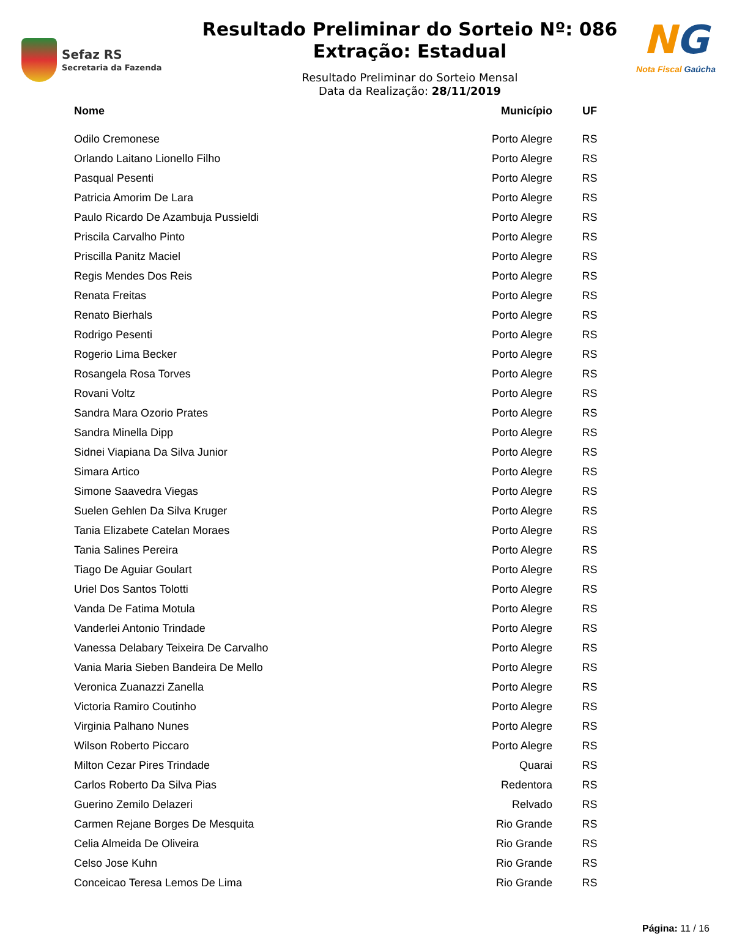Sefaz RS
Secretaria da Fazenda
Resultado Preliminar do Sorteio Nº: 086
Extração: Estadual
Resultado Preliminar do Sorteio Mensal
Data da Realização: 28/11/2019
NG
Nota Fiscal Gaúcha
| Nome | Município | UF |
| --- | --- | --- |
| Odilo Cremonese | Porto Alegre | RS |
| Orlando Laitano Lionello Filho | Porto Alegre | RS |
| Pasqual Pesenti | Porto Alegre | RS |
| Patricia Amorim De Lara | Porto Alegre | RS |
| Paulo Ricardo De Azambuja Pussieldi | Porto Alegre | RS |
| Priscila Carvalho Pinto | Porto Alegre | RS |
| Priscilla Panitz Maciel | Porto Alegre | RS |
| Regis Mendes Dos Reis | Porto Alegre | RS |
| Renata Freitas | Porto Alegre | RS |
| Renato Bierhals | Porto Alegre | RS |
| Rodrigo Pesenti | Porto Alegre | RS |
| Rogerio Lima Becker | Porto Alegre | RS |
| Rosangela Rosa Torves | Porto Alegre | RS |
| Rovani Voltz | Porto Alegre | RS |
| Sandra Mara Ozorio Prates | Porto Alegre | RS |
| Sandra Minella Dipp | Porto Alegre | RS |
| Sidnei Viapiana Da Silva Junior | Porto Alegre | RS |
| Simara Artico | Porto Alegre | RS |
| Simone Saavedra Viegas | Porto Alegre | RS |
| Suelen Gehlen Da Silva Kruger | Porto Alegre | RS |
| Tania Elizabete Catelan Moraes | Porto Alegre | RS |
| Tania Salines Pereira | Porto Alegre | RS |
| Tiago De Aguiar Goulart | Porto Alegre | RS |
| Uriel Dos Santos Tolotti | Porto Alegre | RS |
| Vanda De Fatima Motula | Porto Alegre | RS |
| Vanderlei Antonio Trindade | Porto Alegre | RS |
| Vanessa Delabary Teixeira De Carvalho | Porto Alegre | RS |
| Vania Maria Sieben Bandeira De Mello | Porto Alegre | RS |
| Veronica Zuanazzi Zanella | Porto Alegre | RS |
| Victoria Ramiro Coutinho | Porto Alegre | RS |
| Virginia Palhano Nunes | Porto Alegre | RS |
| Wilson Roberto Piccaro | Porto Alegre | RS |
| Milton Cezar Pires Trindade | Quarai | RS |
| Carlos Roberto Da Silva Pias | Redentora | RS |
| Guerino Zemilo Delazeri | Relvado | RS |
| Carmen Rejane Borges De Mesquita | Rio Grande | RS |
| Celia Almeida De Oliveira | Rio Grande | RS |
| Celso Jose Kuhn | Rio Grande | RS |
| Conceicao Teresa Lemos De Lima | Rio Grande | RS |
Página: 11 / 16